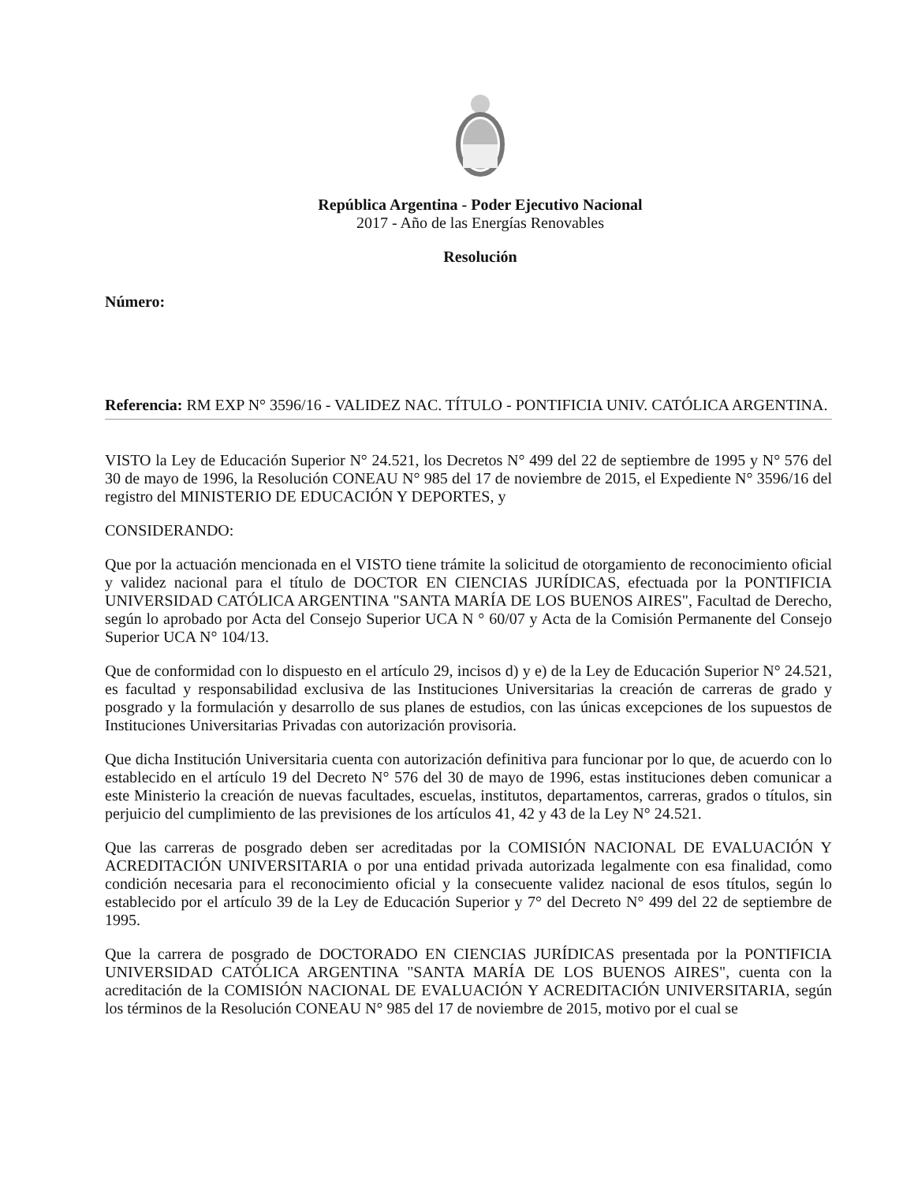República Argentina - Poder Ejecutivo Nacional
2017 - Año de las Energías Renovables
Resolución
Número:
Referencia: RM EXP N° 3596/16 - VALIDEZ NAC. TÍTULO - PONTIFICIA UNIV. CATÓLICA ARGENTINA.
VISTO la Ley de Educación Superior N° 24.521, los Decretos N° 499 del 22 de septiembre de 1995 y N° 576 del 30 de mayo de 1996, la Resolución CONEAU N° 985 del 17 de noviembre de 2015, el Expediente N° 3596/16 del registro del MINISTERIO DE EDUCACIÓN Y DEPORTES, y
CONSIDERANDO:
Que por la actuación mencionada en el VISTO tiene trámite la solicitud de otorgamiento de reconocimiento oficial y validez nacional para el título de DOCTOR EN CIENCIAS JURÍDICAS, efectuada por la PONTIFICIA UNIVERSIDAD CATÓLICA ARGENTINA "SANTA MARÍA DE LOS BUENOS AIRES", Facultad de Derecho, según lo aprobado por Acta del Consejo Superior UCA N ° 60/07 y Acta de la Comisión Permanente del Consejo Superior UCA N° 104/13.
Que de conformidad con lo dispuesto en el artículo 29, incisos d) y e) de la Ley de Educación Superior N° 24.521, es facultad y responsabilidad exclusiva de las Instituciones Universitarias la creación de carreras de grado y posgrado y la formulación y desarrollo de sus planes de estudios, con las únicas excepciones de los supuestos de Instituciones Universitarias Privadas con autorización provisoria.
Que dicha Institución Universitaria cuenta con autorización definitiva para funcionar por lo que, de acuerdo con lo establecido en el artículo 19 del Decreto N° 576 del 30 de mayo de 1996, estas instituciones deben comunicar a este Ministerio la creación de nuevas facultades, escuelas, institutos, departamentos, carreras, grados o títulos, sin perjuicio del cumplimiento de las previsiones de los artículos 41, 42 y 43 de la Ley N° 24.521.
Que las carreras de posgrado deben ser acreditadas por la COMISIÓN NACIONAL DE EVALUACIÓN Y ACREDITACIÓN UNIVERSITARIA o por una entidad privada autorizada legalmente con esa finalidad, como condición necesaria para el reconocimiento oficial y la consecuente validez nacional de esos títulos, según lo establecido por el artículo 39 de la Ley de Educación Superior y 7° del Decreto N° 499 del 22 de septiembre de 1995.
Que la carrera de posgrado de DOCTORADO EN CIENCIAS JURÍDICAS presentada por la PONTIFICIA UNIVERSIDAD CATÓLICA ARGENTINA "SANTA MARÍA DE LOS BUENOS AIRES", cuenta con la acreditación de la COMISIÓN NACIONAL DE EVALUACIÓN Y ACREDITACIÓN UNIVERSITARIA, según los términos de la Resolución CONEAU N° 985 del 17 de noviembre de 2015, motivo por el cual se